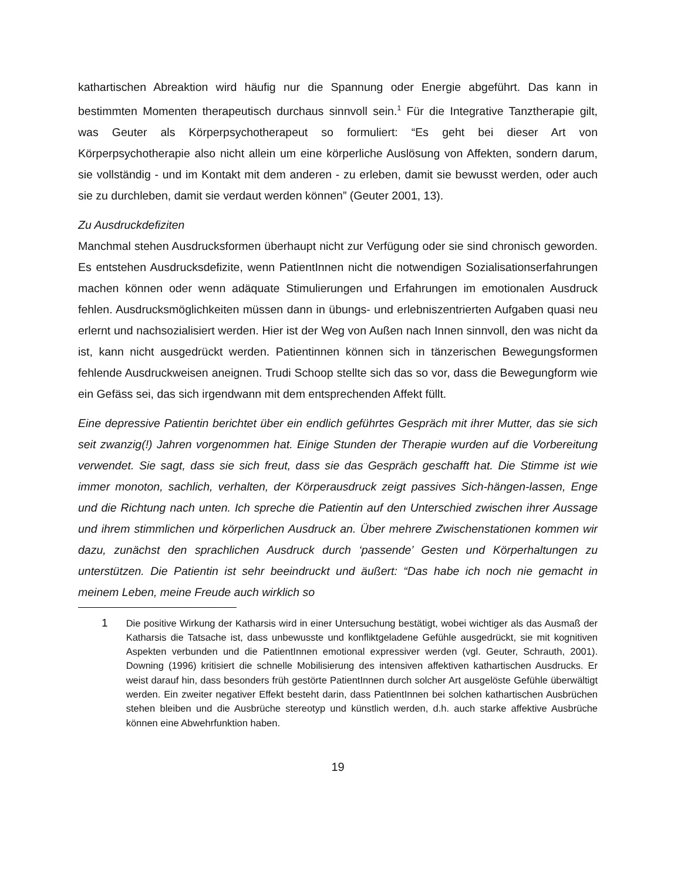kathartischen Abreaktion wird häufig nur die Spannung oder Energie abgeführt. Das kann in bestimmten Momenten therapeutisch durchaus sinnvoll sein.<sup>1</sup> Für die Integrative Tanztherapie gilt, was Geuter als Körperpsychotherapeut so formuliert: “Es geht bei dieser Art von Körperpsychotherapie also nicht allein um eine körperliche Auslösung von Affekten, sondern darum, sie vollständig - und im Kontakt mit dem anderen - zu erleben, damit sie bewusst werden, oder auch sie zu durchleben, damit sie verdaut werden können” (Geuter 2001, 13).
Zu Ausdruckdefiziten
Manchmal stehen Ausdrucksformen überhaupt nicht zur Verfügung oder sie sind chronisch geworden. Es entstehen Ausdrucksdefizite, wenn PatientInnen nicht die notwendigen Sozialisationserfahrungen machen können oder wenn adäquate Stimulierungen und Erfahrungen im emotionalen Ausdruck fehlen. Ausdrucksmöglichkeiten müssen dann in übungs- und erlebniszentrierten Aufgaben quasi neu erlernt und nachsozialisiert werden. Hier ist der Weg von Außen nach Innen sinnvoll, den was nicht da ist, kann nicht ausgedrückt werden. Patientinnen können sich in tänzerischen Bewegungsformen fehlende Ausdruckweisen aneignen. Trudi Schoop stellte sich das so vor, dass die Bewegungform wie ein Gefäss sei, das sich irgendwann mit dem entsprechenden Affekt füllt.
Eine depressive Patientin berichtet über ein endlich geführtes Gespräch mit ihrer Mutter, das sie sich seit zwanzig(!) Jahren vorgenommen hat. Einige Stunden der Therapie wurden auf die Vorbereitung verwendet. Sie sagt, dass sie sich freut, dass sie das Gespräch geschafft hat. Die Stimme ist wie immer monoton, sachlich, verhalten, der Körperausdruck zeigt passives Sich-hängen-lassen, Enge und die Richtung nach unten. Ich spreche die Patientin auf den Unterschied zwischen ihrer Aussage und ihrem stimmlichen und körperlichen Ausdruck an. Über mehrere Zwischenstationen kommen wir dazu, zunächst den sprachlichen Ausdruck durch ‘passende’ Gesten und Körperhaltungen zu unterstützen. Die Patientin ist sehr beeindruckt und äußert: “Das habe ich noch nie gemacht in meinem Leben, meine Freude auch wirklich so
1 Die positive Wirkung der Katharsis wird in einer Untersuchung bestätigt, wobei wichtiger als das Ausmaß der Katharsis die Tatsache ist, dass unbewusste und konfliktgeladene Gefühle ausgedrückt, sie mit kognitiven Aspekten verbunden und die PatientInnen emotional expressiver werden (vgl. Geuter, Schrauth, 2001). Downing (1996) kritisiert die schnelle Mobilisierung des intensiven affektiven kathartischen Ausdrucks. Er weist darauf hin, dass besonders früh gestörte PatientInnen durch solcher Art ausgelöste Gefühle überwältigt werden. Ein zweiter negativer Effekt besteht darin, dass PatientInnen bei solchen kathartischen Ausbrüchen stehen bleiben und die Ausbrüche stereotyp und künstlich werden, d.h. auch starke affektive Ausbrüche können eine Abwehrfunktion haben.
19